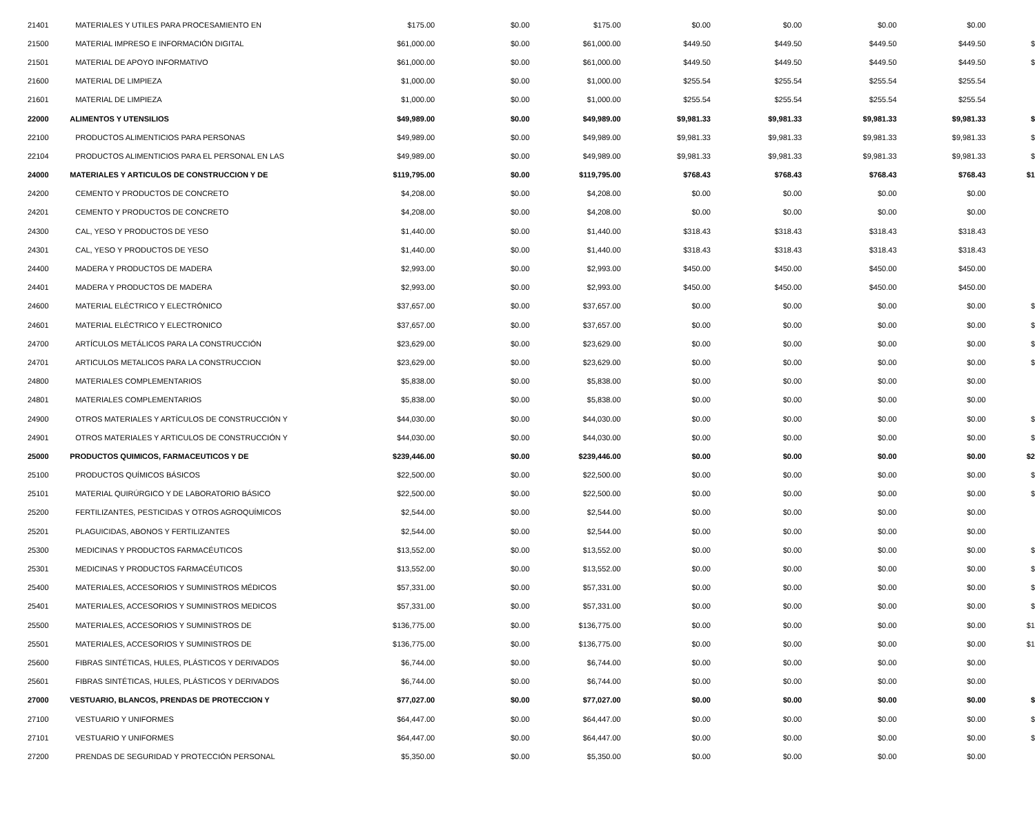| 21401 | MATERIALES Y UTILES PARA PROCESAMIENTO EN | $175.00 | $0.00 | $175.00 | $0.00 | $0.00 | $0.00 | $0.00 | |
| 21500 | MATERIAL IMPRESO E INFORMACIÓN DIGITAL | $61,000.00 | $0.00 | $61,000.00 | $449.50 | $449.50 | $449.50 | $449.50 | $ |
| 21501 | MATERIAL DE APOYO INFORMATIVO | $61,000.00 | $0.00 | $61,000.00 | $449.50 | $449.50 | $449.50 | $449.50 | $ |
| 21600 | MATERIAL DE LIMPIEZA | $1,000.00 | $0.00 | $1,000.00 | $255.54 | $255.54 | $255.54 | $255.54 | |
| 21601 | MATERIAL DE LIMPIEZA | $1,000.00 | $0.00 | $1,000.00 | $255.54 | $255.54 | $255.54 | $255.54 | |
| 22000 | ALIMENTOS Y UTENSILIOS | $49,989.00 | $0.00 | $49,989.00 | $9,981.33 | $9,981.33 | $9,981.33 | $9,981.33 | $ |
| 22100 | PRODUCTOS ALIMENTICIOS PARA PERSONAS | $49,989.00 | $0.00 | $49,989.00 | $9,981.33 | $9,981.33 | $9,981.33 | $9,981.33 | $ |
| 22104 | PRODUCTOS ALIMENTICIOS PARA EL PERSONAL EN LAS | $49,989.00 | $0.00 | $49,989.00 | $9,981.33 | $9,981.33 | $9,981.33 | $9,981.33 | $ |
| 24000 | MATERIALES Y ARTICULOS DE CONSTRUCCION Y DE | $119,795.00 | $0.00 | $119,795.00 | $768.43 | $768.43 | $768.43 | $768.43 | $1 |
| 24200 | CEMENTO Y PRODUCTOS DE CONCRETO | $4,208.00 | $0.00 | $4,208.00 | $0.00 | $0.00 | $0.00 | $0.00 | |
| 24201 | CEMENTO Y PRODUCTOS DE CONCRETO | $4,208.00 | $0.00 | $4,208.00 | $0.00 | $0.00 | $0.00 | $0.00 | |
| 24300 | CAL, YESO Y PRODUCTOS DE YESO | $1,440.00 | $0.00 | $1,440.00 | $318.43 | $318.43 | $318.43 | $318.43 | |
| 24301 | CAL, YESO Y PRODUCTOS DE YESO | $1,440.00 | $0.00 | $1,440.00 | $318.43 | $318.43 | $318.43 | $318.43 | |
| 24400 | MADERA Y PRODUCTOS DE MADERA | $2,993.00 | $0.00 | $2,993.00 | $450.00 | $450.00 | $450.00 | $450.00 | |
| 24401 | MADERA Y PRODUCTOS DE MADERA | $2,993.00 | $0.00 | $2,993.00 | $450.00 | $450.00 | $450.00 | $450.00 | |
| 24600 | MATERIAL ELÉCTRICO Y ELECTRÓNICO | $37,657.00 | $0.00 | $37,657.00 | $0.00 | $0.00 | $0.00 | $0.00 | $ |
| 24601 | MATERIAL ELÉCTRICO Y ELECTRONICO | $37,657.00 | $0.00 | $37,657.00 | $0.00 | $0.00 | $0.00 | $0.00 | $ |
| 24700 | ARTÍCULOS METÁLICOS PARA LA CONSTRUCCIÓN | $23,629.00 | $0.00 | $23,629.00 | $0.00 | $0.00 | $0.00 | $0.00 | $ |
| 24701 | ARTICULOS METALICOS PARA LA CONSTRUCCION | $23,629.00 | $0.00 | $23,629.00 | $0.00 | $0.00 | $0.00 | $0.00 | $ |
| 24800 | MATERIALES COMPLEMENTARIOS | $5,838.00 | $0.00 | $5,838.00 | $0.00 | $0.00 | $0.00 | $0.00 | |
| 24801 | MATERIALES COMPLEMENTARIOS | $5,838.00 | $0.00 | $5,838.00 | $0.00 | $0.00 | $0.00 | $0.00 | |
| 24900 | OTROS MATERIALES Y ARTÍCULOS DE CONSTRUCCIÓN Y | $44,030.00 | $0.00 | $44,030.00 | $0.00 | $0.00 | $0.00 | $0.00 | $ |
| 24901 | OTROS MATERIALES Y ARTICULOS DE CONSTRUCCIÓN Y | $44,030.00 | $0.00 | $44,030.00 | $0.00 | $0.00 | $0.00 | $0.00 | $ |
| 25000 | PRODUCTOS QUIMICOS, FARMACEUTICOS Y DE | $239,446.00 | $0.00 | $239,446.00 | $0.00 | $0.00 | $0.00 | $0.00 | $2 |
| 25100 | PRODUCTOS QUÍMICOS BÁSICOS | $22,500.00 | $0.00 | $22,500.00 | $0.00 | $0.00 | $0.00 | $0.00 | $ |
| 25101 | MATERIAL QUIRÚRGICO Y DE LABORATORIO BÁSICO | $22,500.00 | $0.00 | $22,500.00 | $0.00 | $0.00 | $0.00 | $0.00 | $ |
| 25200 | FERTILIZANTES, PESTICIDAS Y OTROS AGROQUÍMICOS | $2,544.00 | $0.00 | $2,544.00 | $0.00 | $0.00 | $0.00 | $0.00 | |
| 25201 | PLAGUICIDAS, ABONOS Y FERTILIZANTES | $2,544.00 | $0.00 | $2,544.00 | $0.00 | $0.00 | $0.00 | $0.00 | |
| 25300 | MEDICINAS Y PRODUCTOS FARMACÉUTICOS | $13,552.00 | $0.00 | $13,552.00 | $0.00 | $0.00 | $0.00 | $0.00 | $ |
| 25301 | MEDICINAS Y PRODUCTOS FARMACÉUTICOS | $13,552.00 | $0.00 | $13,552.00 | $0.00 | $0.00 | $0.00 | $0.00 | $ |
| 25400 | MATERIALES, ACCESORIOS Y SUMINISTROS MÉDICOS | $57,331.00 | $0.00 | $57,331.00 | $0.00 | $0.00 | $0.00 | $0.00 | $ |
| 25401 | MATERIALES, ACCESORIOS Y SUMINISTROS MEDICOS | $57,331.00 | $0.00 | $57,331.00 | $0.00 | $0.00 | $0.00 | $0.00 | $ |
| 25500 | MATERIALES, ACCESORIOS Y SUMINISTROS DE | $136,775.00 | $0.00 | $136,775.00 | $0.00 | $0.00 | $0.00 | $0.00 | $1 |
| 25501 | MATERIALES, ACCESORIOS Y SUMINISTROS DE | $136,775.00 | $0.00 | $136,775.00 | $0.00 | $0.00 | $0.00 | $0.00 | $1 |
| 25600 | FIBRAS SINTÉTICAS, HULES, PLÁSTICOS Y DERIVADOS | $6,744.00 | $0.00 | $6,744.00 | $0.00 | $0.00 | $0.00 | $0.00 | |
| 25601 | FIBRAS SINTÉTICAS, HULES, PLÁSTICOS Y DERIVADOS | $6,744.00 | $0.00 | $6,744.00 | $0.00 | $0.00 | $0.00 | $0.00 | |
| 27000 | VESTUARIO, BLANCOS, PRENDAS DE PROTECCION Y | $77,027.00 | $0.00 | $77,027.00 | $0.00 | $0.00 | $0.00 | $0.00 | $ |
| 27100 | VESTUARIO Y UNIFORMES | $64,447.00 | $0.00 | $64,447.00 | $0.00 | $0.00 | $0.00 | $0.00 | $ |
| 27101 | VESTUARIO Y UNIFORMES | $64,447.00 | $0.00 | $64,447.00 | $0.00 | $0.00 | $0.00 | $0.00 | $ |
| 27200 | PRENDAS DE SEGURIDAD Y PROTECCIÓN PERSONAL | $5,350.00 | $0.00 | $5,350.00 | $0.00 | $0.00 | $0.00 | $0.00 | |